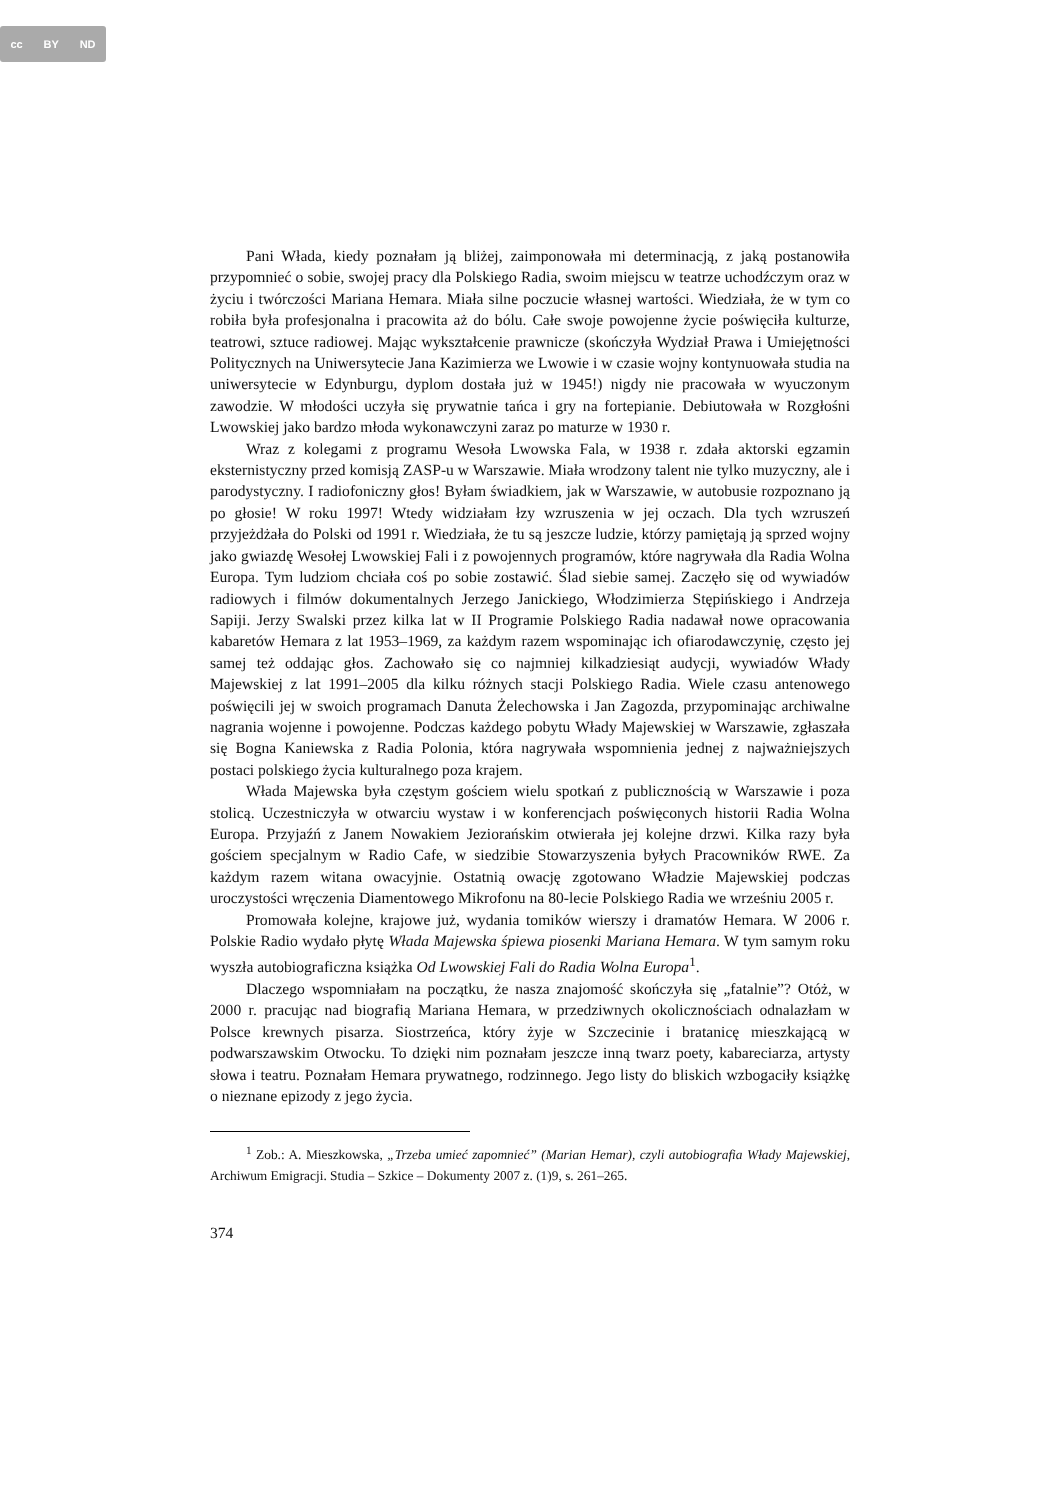cc BY ND
Pani Włada, kiedy poznałam ją bliżej, zaimponowała mi determinacją, z jaką postanowiła przypomnieć o sobie, swojej pracy dla Polskiego Radia, swoim miejscu w teatrze uchodźczym oraz w życiu i twórczości Mariana Hemara. Miała silne poczucie własnej wartości. Wiedziała, że w tym co robiła była profesjonalna i pracowita aż do bólu. Całe swoje powojenne życie poświęciła kulturze, teatrowi, sztuce radiowej. Mając wykształcenie prawnicze (skończyła Wydział Prawa i Umiejętności Politycznych na Uniwersytecie Jana Kazimierza we Lwowie i w czasie wojny kontynuowała studia na uniwersytecie w Edynburgu, dyplom dostała już w 1945!) nigdy nie pracowała w wyuczonym zawodzie. W młodości uczyła się prywatnie tańca i gry na fortepianie. Debiutowała w Rozgłośni Lwowskiej jako bardzo młoda wykonawczyni zaraz po maturze w 1930 r.
Wraz z kolegami z programu Wesoła Lwowska Fala, w 1938 r. zdała aktorski egzamin eksternistyczny przed komisją ZASP-u w Warszawie. Miała wrodzony talent nie tylko muzyczny, ale i parodystyczny. I radiofoniczny głos! Byłam świadkiem, jak w Warszawie, w autobusie rozpoznano ją po głosie! W roku 1997! Wtedy widziałam łzy wzruszenia w jej oczach. Dla tych wzruszeń przyjeżdżała do Polski od 1991 r. Wiedziała, że tu są jeszcze ludzie, którzy pamiętają ją sprzed wojny jako gwiazdę Wesołej Lwowskiej Fali i z powojennych programów, które nagrywała dla Radia Wolna Europa. Tym ludziom chciała coś po sobie zostawić. Ślad siebie samej. Zaczęło się od wywiadów radiowych i filmów dokumentalnych Jerzego Janickiego, Włodzimierza Stępińskiego i Andrzeja Sapiji. Jerzy Swalski przez kilka lat w II Programie Polskiego Radia nadawał nowe opracowania kabaretów Hemara z lat 1953–1969, za każdym razem wspominając ich ofiarodawczynię, często jej samej też oddając głos. Zachowało się co najmniej kilkadziesiąt audycji, wywiadów Włady Majewskiej z lat 1991–2005 dla kilku różnych stacji Polskiego Radia. Wiele czasu antenowego poświęcili jej w swoich programach Danuta Żelechowska i Jan Zagozda, przypominając archiwalne nagrania wojenne i powojenne. Podczas każdego pobytu Włady Majewskiej w Warszawie, zgłaszała się Bogna Kaniewska z Radia Polonia, która nagrywała wspomnienia jednej z najważniejszych postaci polskiego życia kulturalnego poza krajem.
Włada Majewska była częstym gościem wielu spotkań z publicznością w Warszawie i poza stolicą. Uczestniczyła w otwarciu wystaw i w konferencjach poświęconych historii Radia Wolna Europa. Przyjaźń z Janem Nowakiem Jeziorańskim otwierała jej kolejne drzwi. Kilka razy była gościem specjalnym w Radio Cafe, w siedzibie Stowarzyszenia byłych Pracowników RWE. Za każdym razem witana owacyjnie. Ostatnią owację zgotowano Władzie Majewskiej podczas uroczystości wręczenia Diamentowego Mikrofonu na 80-lecie Polskiego Radia we wrześniu 2005 r.
Promowała kolejne, krajowe już, wydania tomików wierszy i dramatów Hemara. W 2006 r. Polskie Radio wydało płytę Włada Majewska śpiewa piosenki Mariana Hemara. W tym samym roku wyszła autobiograficzna książka Od Lwowskiej Fali do Radia Wolna Europa<sup>1</sup>.
Dlaczego wspomniałam na początku, że nasza znajomość skończyła się „fatalnie”? Otóż, w 2000 r. pracując nad biografią Mariana Hemara, w przedziwnych okolicznościach odnalazłam w Polsce krewnych pisarza. Siostrzeńca, który żyje w Szczecinie i bratanicę mieszkającą w podwarszawskim Otwocku. To dzięki nim poznałam jeszcze inną twarz poety, kabareciarza, artysty słowa i teatru. Poznałam Hemara prywatnego, rodzinnego. Jego listy do bliskich wzbogaciły książkę o nieznane epizody z jego życia.
<sup>1</sup> Zob.: A. Mieszkowska, „Trzeba umieć zapomnieć” (Marian Hemar), czyli autobiografia Włady Majewskiej, Archiwum Emigracji. Studia – Szkice – Dokumenty 2007 z. (1)9, s. 261–265.
374